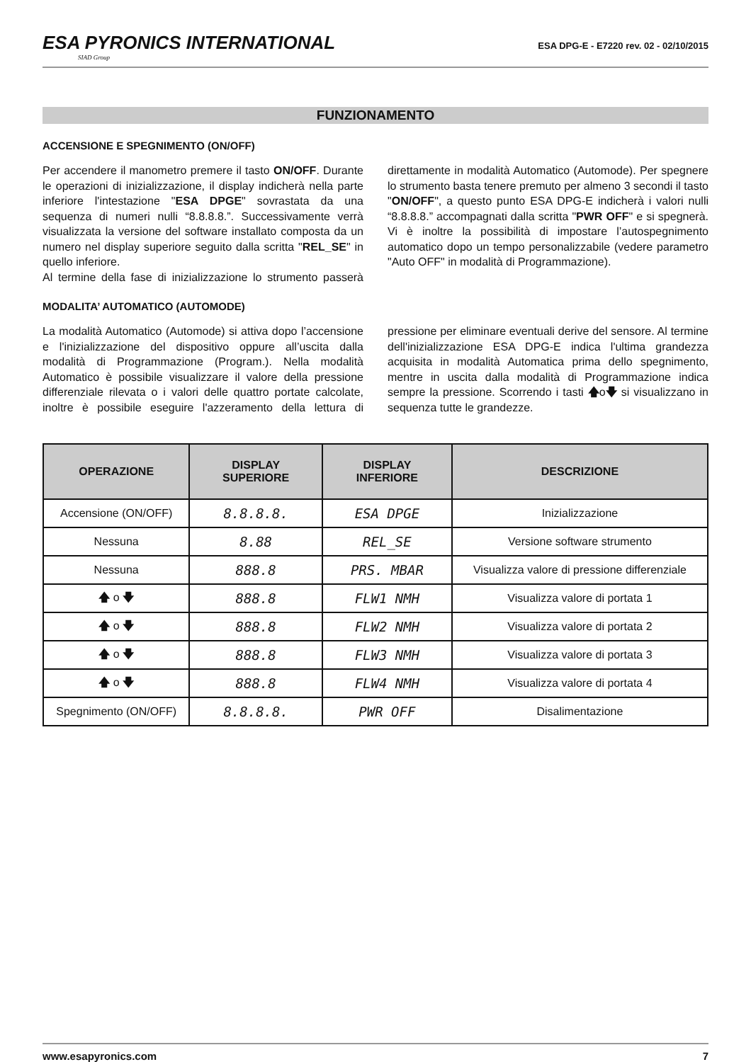ESA PYRONICS INTERNATIONAL
SIAD Group
ESA DPG-E - E7220 rev. 02 - 02/10/2015
FUNZIONAMENTO
ACCENSIONE E SPEGNIMENTO (ON/OFF)
Per accendere il manometro premere il tasto ON/OFF. Durante le operazioni di inizializzazione, il display indicherà nella parte inferiore l'intestazione "ESA DPGE" sovrastata da una sequenza di numeri nulli “8.8.8.8.”. Successivamente verrà visualizzata la versione del software installato composta da un numero nel display superiore seguito dalla scritta "REL_SE" in quello inferiore.
Al termine della fase di inizializzazione lo strumento passerà direttamente in modalità Automatico (Automode). Per spegnere lo strumento basta tenere premuto per almeno 3 secondi il tasto "ON/OFF", a questo punto ESA DPG-E indicherà i valori nulli “8.8.8.8.” accompagnati dalla scritta "PWR OFF" e si spegnerà. Vi è inoltre la possibilità di impostare l’autospegnimento automatico dopo un tempo personalizzabile (vedere parametro "Auto OFF" in modalità di Programmazione).
MODALITA’ AUTOMATICO (AUTOMODE)
La modalità Automatico (Automode) si attiva dopo l’accensione e l'inizializzazione del dispositivo oppure all’uscita dalla modalità di Programmazione (Program.). Nella modalità Automatico è possibile visualizzare il valore della pressione differenziale rilevata o i valori delle quattro portate calcolate, inoltre è possibile eseguire l'azzeramento della lettura di pressione per eliminare eventuali derive del sensore. Al termine dell'inizializzazione ESA DPG-E indica l'ultima grandezza acquisita in modalità Automatica prima dello spegnimento, mentre in uscita dalla modalità di Programmazione indica sempre la pressione. Scorrendo i tasti 🡅o🡇 si visualizzano in sequenza tutte le grandezze.
| OPERAZIONE | DISPLAY SUPERIORE | DISPLAY INFERIORE | DESCRIZIONE |
| --- | --- | --- | --- |
| Accensione (ON/OFF) | 8.8.8.8. | ESA DPGE | Inizializzazione |
| Nessuna | 8.88 | REL_SE | Versione software strumento |
| Nessuna | 888.8 | PRS. MBAR | Visualizza valore di pressione differenziale |
| 🡅 o 🡇 | 888.8 | FLW1 NMH | Visualizza valore di portata 1 |
| 🡅 o 🡇 | 888.8 | FLW2 NMH | Visualizza valore di portata 2 |
| 🡅 o 🡇 | 888.8 | FLW3 NMH | Visualizza valore di portata 3 |
| 🡅 o 🡇 | 888.8 | FLW4 NMH | Visualizza valore di portata 4 |
| Spegnimento (ON/OFF) | 8.8.8.8. | PWR OFF | Disalimentazione |
www.esapyronics.com 7